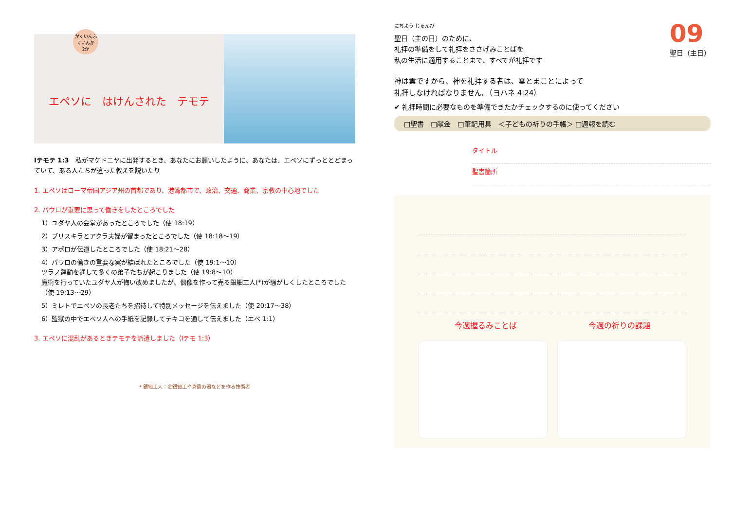がくいんふくいんか
2か
エペソに　はけんされた　テモテ
Ⅰテモテ 1:3　私がマケドニヤに出発するとき、あなたにお願いしたように、あなたは、エペソにずっととどまっていて、ある人たちが違った教えを説いたり
1. エペソはローマ帝国アジア州の首都であり、港湾都市で、政治、交通、商業、宗教の中心地でした
2. パウロが重要に思って働きをしたところでした
1）ユダヤ人の会堂があったところでした（使 18:19）
2）プリスキラとアクラ夫婦が留まったところでした（使 18:18～19）
3）アポロが伝道したところでした（使 18:21～28）
4）パウロの働きの重要な実が結ばれたところでした（使 19:1～10）
ツラノ運動を通して多くの弟子たちが起こりました（使 19:8～10）
魔術を行っていたユダヤ人が悔い改めましたが、偶像を作って売る銀細工人(*)が騒がしくしたところでした（使 19:13～29）
5）ミレトでエペソの長老たちを招待して特別メッセージを伝えました（使 20:17～38）
6）監獄の中でエペソ人への手紙を記録してテキコを通して伝えました（エペ 1:1）
3. エペソに混乱があるときテモテを派遣しました（Ⅰテモ 1:3）
* 銀細工人：金銀細工や真鍮の器などを作る技術者
09
聖日（主日）
にちよう じゅんび
聖日（主の日）のために、
礼拝の準備をして礼拝をささげみことばを
私の生活に適用することまで、すべてが礼拝です
神は霊ですから、神を礼拝する者は、霊とまことによって
礼拝しなければなりません。（ヨハネ 4:24）
✔ 礼拝時間に必要なものを準備できたかチェックするのに使ってください
□聖書　□献金　□筆記用具　＜子どもの祈りの手帳＞ □週報を読む
タイトル
聖書箇所
今週握るみことば 今週の祈りの課題